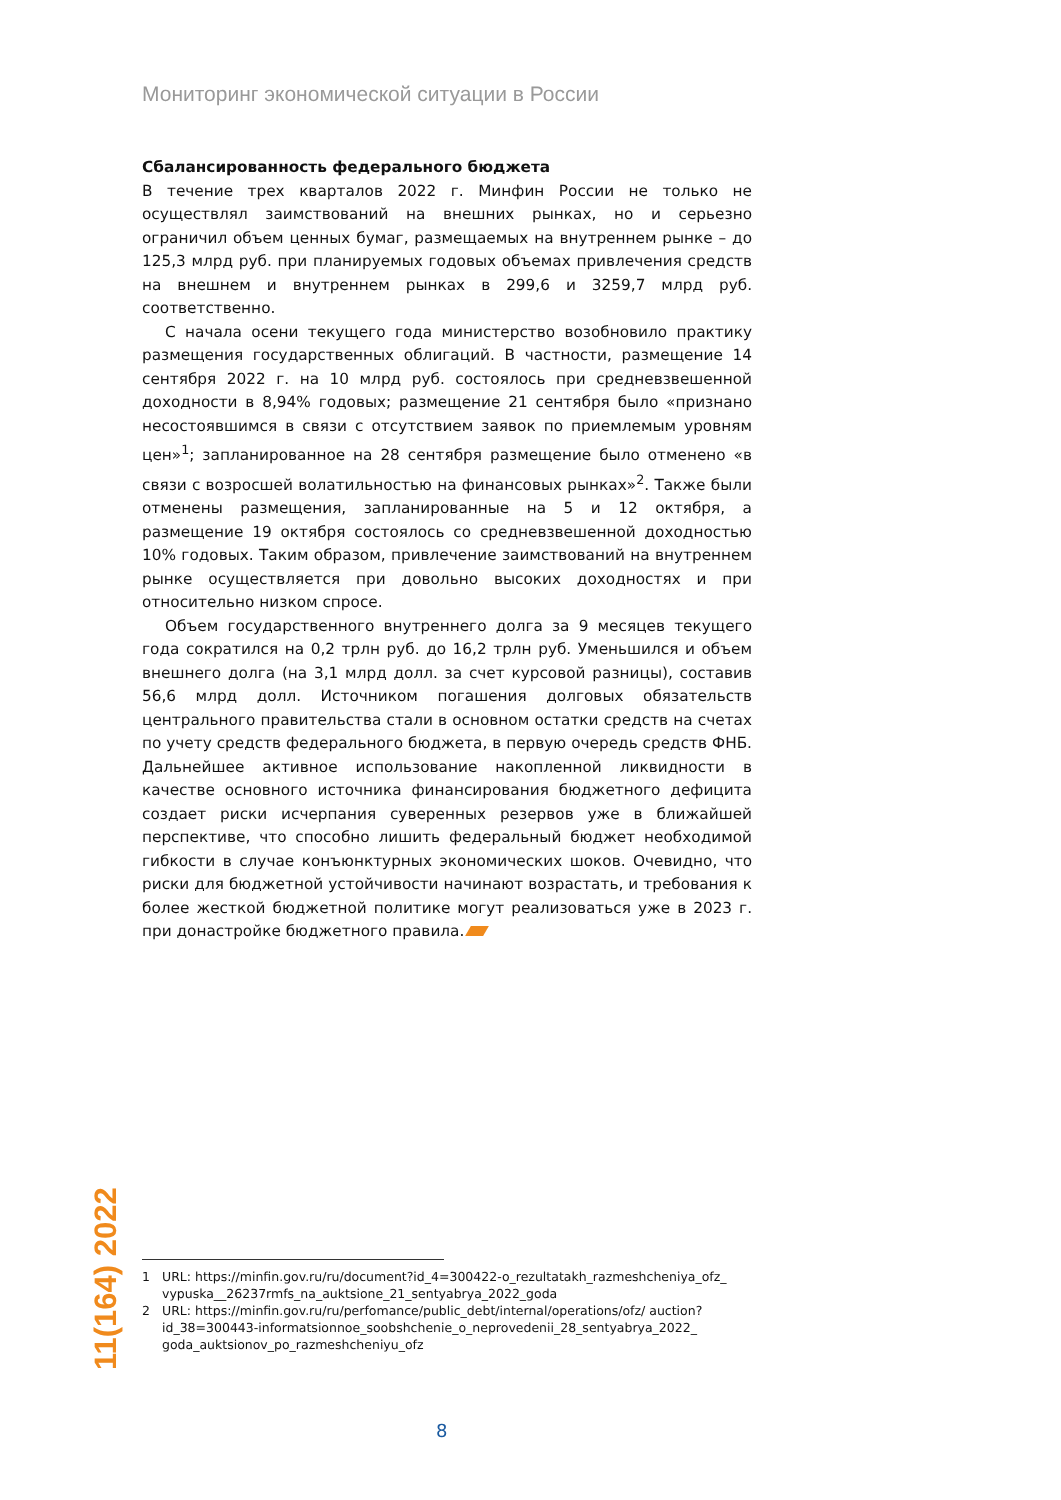Мониторинг экономической ситуации в России
Сбалансированность федерального бюджета
В течение трех кварталов 2022 г. Минфин России не только не осуществлял заимствований на внешних рынках, но и серьезно ограничил объем ценных бумаг, размещаемых на внутреннем рынке – до 125,3 млрд руб. при планируемых годовых объемах привлечения средств на внешнем и внутреннем рынках в 299,6 и 3259,7 млрд руб. соответственно.
С начала осени текущего года министерство возобновило практику размещения государственных облигаций. В частности, размещение 14 сентября 2022 г. на 10 млрд руб. состоялось при средневзвешенной доходности в 8,94% годовых; размещение 21 сентября было «признано несостоявшимся в связи с отсутствием заявок по приемлемым уровням цен»<sup>1</sup>; запланированное на 28 сентября размещение было отменено «в связи с возросшей волатильностью на финансовых рынках»<sup>2</sup>. Также были отменены размещения, запланированные на 5 и 12 октября, а размещение 19 октября состоялось со средневзвешенной доходностью 10% годовых. Таким образом, привлечение заимствований на внутреннем рынке осуществляется при довольно высоких доходностях и при относительно низком спросе.
Объем государственного внутреннего долга за 9 месяцев текущего года сократился на 0,2 трлн руб. до 16,2 трлн руб. Уменьшился и объем внешнего долга (на 3,1 млрд долл. за счет курсовой разницы), составив 56,6 млрд долл. Источником погашения долговых обязательств центрального правительства стали в основном остатки средств на счетах по учету средств федерального бюджета, в первую очередь средств ФНБ. Дальнейшее активное использование накопленной ликвидности в качестве основного источника финансирования бюджетного дефицита создает риски исчерпания суверенных резервов уже в ближайшей перспективе, что способно лишить федеральный бюджет необходимой гибкости в случае конъюнктурных экономических шоков. Очевидно, что риски для бюджетной устойчивости начинают возрастать, и требования к более жесткой бюджетной политике могут реализоваться уже в 2023 г. при донастройке бюджетного правила.
11(164) 2022
1 URL: https://minfin.gov.ru/ru/document?id_4=300422-o_rezultatakh_razmeshcheniya_ofz_ vypuska__26237rmfs_na_auktsione_21_sentyabrya_2022_goda
2 URL: https://minfin.gov.ru/ru/perfomance/public_debt/internal/operations/ofz/ auction?id_38=300443-informatsionnoe_soobshchenie_o_neprovedenii_28_sentyabrya_2022_ goda_auktsionov_po_razmeshcheniyu_ofz
8